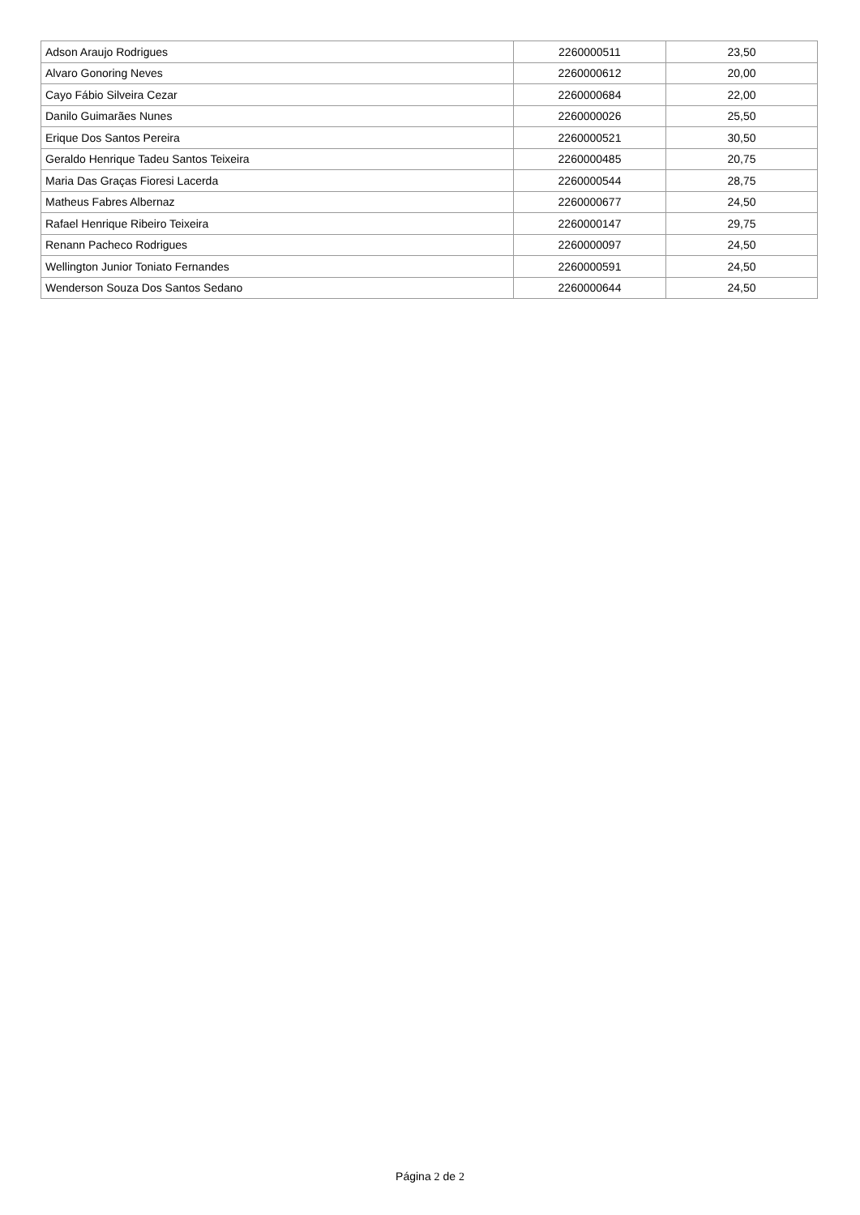| Adson Araujo Rodrigues | 2260000511 | 23,50 |
| Alvaro Gonoring Neves | 2260000612 | 20,00 |
| Cayo Fábio Silveira Cezar | 2260000684 | 22,00 |
| Danilo Guimarães Nunes | 2260000026 | 25,50 |
| Erique Dos Santos Pereira | 2260000521 | 30,50 |
| Geraldo Henrique Tadeu Santos Teixeira | 2260000485 | 20,75 |
| Maria Das Graças Fioresi Lacerda | 2260000544 | 28,75 |
| Matheus Fabres Albernaz | 2260000677 | 24,50 |
| Rafael Henrique Ribeiro Teixeira | 2260000147 | 29,75 |
| Renann Pacheco Rodrigues | 2260000097 | 24,50 |
| Wellington Junior Toniato Fernandes | 2260000591 | 24,50 |
| Wenderson Souza Dos Santos Sedano | 2260000644 | 24,50 |
Página 2 de 2